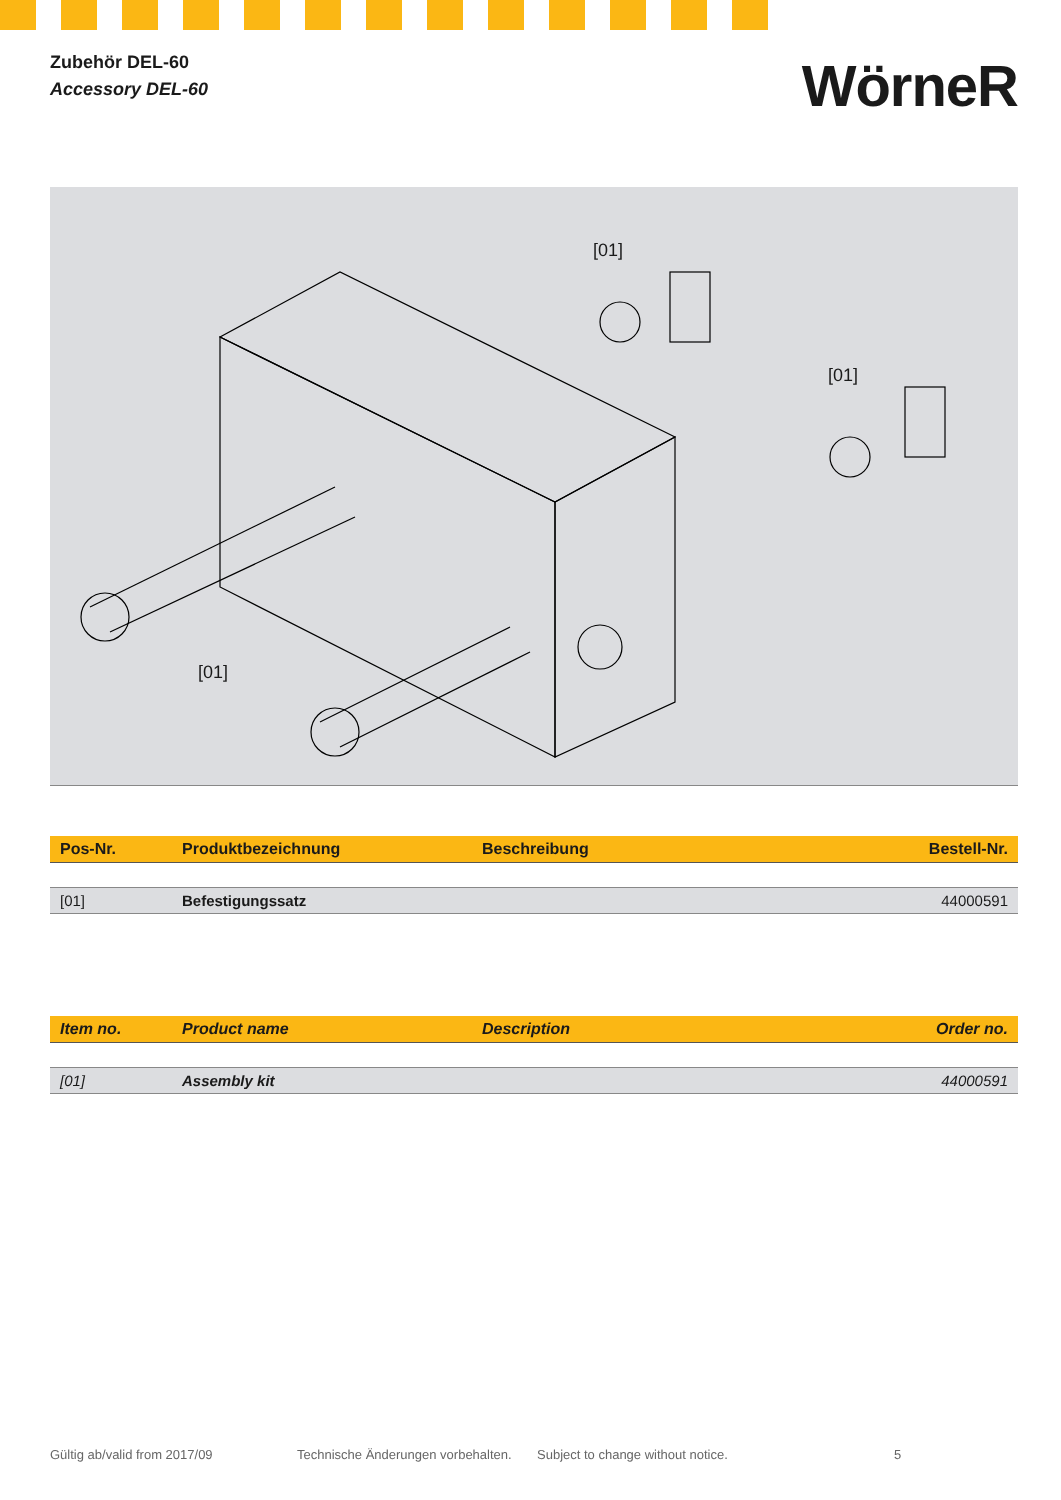Zubehör DEL-60
Accessory DEL-60
WörneR
[01]
[01]
[01]
| Pos-Nr. | Produktbezeichnung | Beschreibung | Bestell-Nr. |
| --- | --- | --- | --- |
| [01] | Befestigungssatz | | 44000591 |
| Item no. | Product name | Description | Order no. |
| --- | --- | --- | --- |
| [01] | Assembly kit | | 44000591 |
Gültig ab/valid from 2017/09 Technische Änderungen vorbehalten. Subject to change without notice. 5